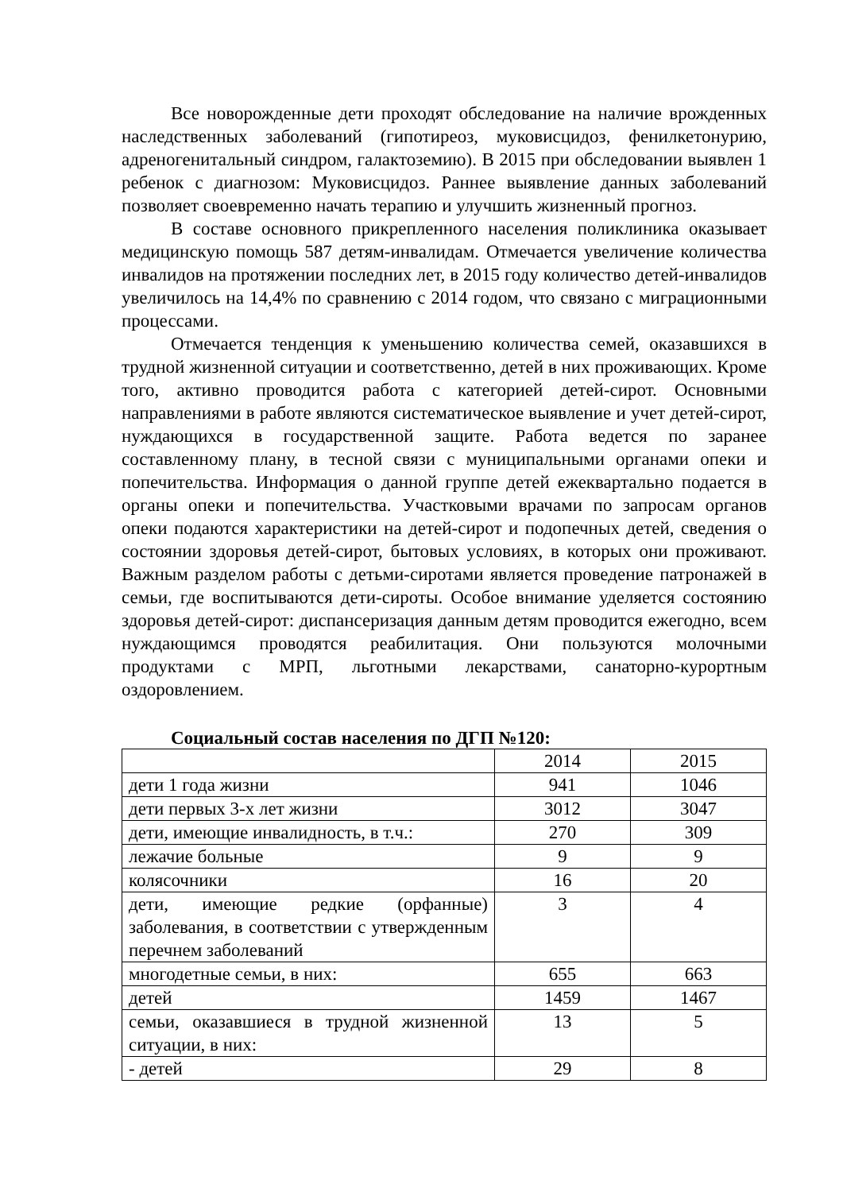Все новорожденные дети проходят обследование на наличие врожденных наследственных заболеваний (гипотиреоз, муковисцидоз, фенилкетонурию, адреногенитальный синдром, галактоземию). В 2015 при обследовании выявлен 1 ребенок с диагнозом: Муковисцидоз. Раннее выявление данных заболеваний позволяет своевременно начать терапию и улучшить жизненный прогноз.
В составе основного прикрепленного населения поликлиника оказывает медицинскую помощь 587 детям-инвалидам. Отмечается увеличение количества инвалидов на протяжении последних лет, в 2015 году количество детей-инвалидов увеличилось на 14,4% по сравнению с 2014 годом, что связано с миграционными процессами.
Отмечается тенденция к уменьшению количества семей, оказавшихся в трудной жизненной ситуации и соответственно, детей в них проживающих. Кроме того, активно проводится работа с категорией детей-сирот. Основными направлениями в работе являются систематическое выявление и учет детей-сирот, нуждающихся в государственной защите. Работа ведется по заранее составленному плану, в тесной связи с муниципальными органами опеки и попечительства. Информация о данной группе детей ежеквартально подается в органы опеки и попечительства. Участковыми врачами по запросам органов опеки подаются характеристики на детей-сирот и подопечных детей, сведения о состоянии здоровья детей-сирот, бытовых условиях, в которых они проживают. Важным разделом работы с детьми-сиротами является проведение патронажей в семьи, где воспитываются дети-сироты. Особое внимание уделяется состоянию здоровья детей-сирот: диспансеризация данным детям проводится ежегодно, всем нуждающимся проводятся реабилитация. Они пользуются молочными продуктами с МРП, льготными лекарствами, санаторно-курортным оздоровлением.
Социальный состав населения по ДГП №120:
| | 2014 | 2015 |
| дети 1 года жизни | 941 | 1046 |
| дети первых 3-х лет жизни | 3012 | 3047 |
| дети, имеющие инвалидность, в т.ч.: | 270 | 309 |
| лежачие больные | 9 | 9 |
| колясочники | 16 | 20 |
| дети, имеющие редкие (орфанные) заболевания, в соответствии с утвержденным перечнем заболеваний | 3 | 4 |
| многодетные семьи, в них: | 655 | 663 |
| детей | 1459 | 1467 |
| семьи, оказавшиеся в трудной жизненной ситуации, в них: | 13 | 5 |
| - детей | 29 | 8 |